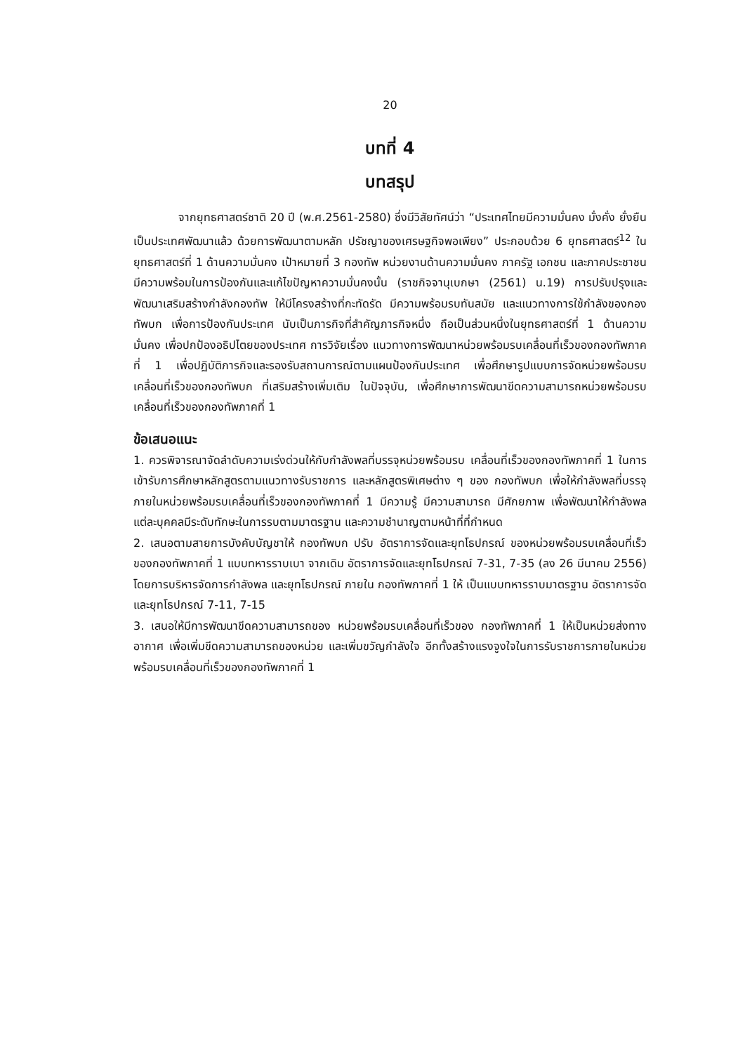20
บทที่ 4
บทสรุป
จากยุทธศาสตร์ชาติ 20 ปี (พ.ศ.2561-2580) ซึ่งมีวิสัยทัศน์ว่า “ประเทศไทยมีความมั่นคง มั่งคั่ง ยั่งยืน เป็นประเทศพัฒนาแล้ว ด้วยการพัฒนาตามหลัก ปรัชญาของเศรษฐกิจพอเพียง” ประกอบด้วย 6 ยุทธศาสตร์<sup>12</sup> ในยุทธศาสตร์ที่ 1 ด้านความมั่นคง เป้าหมายที่ 3 กองทัพ หน่วยงานด้านความมั่นคง ภาครัฐ เอกชน และภาคประชาชน มีความพร้อมในการป้องกันและแก้ไขปัญหาความมั่นคงนั้น (ราชกิจจานุเบกษา (2561) น.19) การปรับปรุงและพัฒนาเสริมสร้างกำลังกองทัพ ให้มีโครงสร้างที่กะทัดรัด มีความพร้อมรบทันสมัย และแนวทางการใช้กำลังของกองทัพบก เพื่อการป้องกันประเทศ นับเป็นภารกิจที่สำคัญภารกิจหนึ่ง ถือเป็นส่วนหนึ่งในยุทธศาสตร์ที่ 1 ด้านความมั่นคง เพื่อปกป้องอธิปไตยของประเทศ การวิจัยเรื่อง แนวทางการพัฒนาหน่วยพร้อมรบเคลื่อนที่เร็วของกองทัพภาคที่ 1 เพื่อปฏิบัติภารกิจและรองรับสถานการณ์ตามแผนป้องกันประเทศ เพื่อศึกษารูปแบบการจัดหน่วยพร้อมรบเคลื่อนที่เร็วของกองทัพบก ที่เสริมสร้างเพิ่มเติม ในปัจจุบัน, เพื่อศึกษาการพัฒนาขีดความสามารถหน่วยพร้อมรบเคลื่อนที่เร็วของกองทัพภาคที่ 1
ข้อเสนอแนะ
1. ควรพิจารณาจัดลำดับความเร่งด่วนให้กับกำลังพลที่บรรจุหน่วยพร้อมรบ เคลื่อนที่เร็วของกองทัพภาคที่ 1 ในการเข้ารับการศึกษาหลักสูตรตามแนวทางรับราชการ และหลักสูตรพิเศษต่าง ๆ ของ กองทัพบก เพื่อให้กำลังพลที่บรรจุภายในหน่วยพร้อมรบเคลื่อนที่เร็วของกองทัพภาคที่ 1 มีความรู้ มีความสามารถ มีศักยภาพ เพื่อพัฒนาให้กำลังพลแต่ละบุคคลมีระดับทักษะในการรบตามมาตรฐาน และความชำนาญตามหน้าที่ที่กำหนด
2. เสนอตามสายการบังคับบัญชาให้ กองทัพบก ปรับ อัตราการจัดและยุทโธปกรณ์ ของหน่วยพร้อมรบเคลื่อนที่เร็วของกองทัพภาคที่ 1 แบบทหารราบเบา จากเดิม อัตราการจัดและยุทโธปกรณ์ 7-31, 7-35 (ลง 26 มีนาคม 2556) โดยการบริหารจัดการกำลังพล และยุทโธปกรณ์ ภายใน กองทัพภาคที่ 1 ให้ เป็นแบบทหารราบมาตรฐาน อัตราการจัด และยุทโธปกรณ์ 7-11, 7-15
3. เสนอให้มีการพัฒนาขีดความสามารถของ หน่วยพร้อมรบเคลื่อนที่เร็วของ กองทัพภาคที่ 1 ให้เป็นหน่วยส่งทางอากาศ เพื่อเพิ่มขีดความสามารถของหน่วย และเพิ่มขวัญกำลังใจ อีกทั้งสร้างแรงจูงใจในการรับราชการภายในหน่วยพร้อมรบเคลื่อนที่เร็วของกองทัพภาคที่ 1